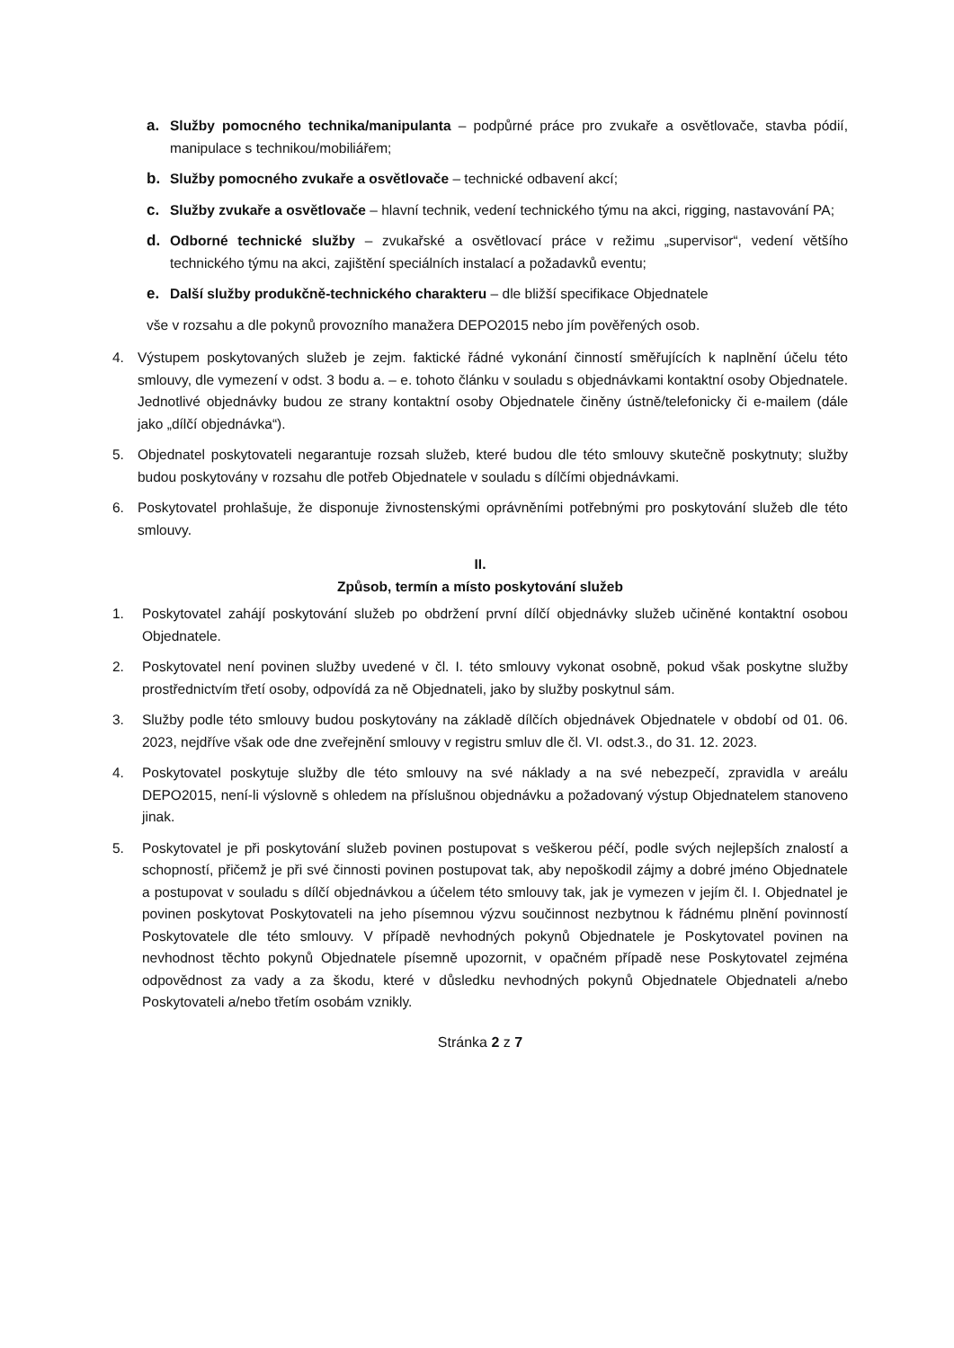a. Služby pomocného technika/manipulanta – podpůrné práce pro zvukaře a osvětlovače, stavba pódií, manipulace s technikou/mobiliářem;
b. Služby pomocného zvukaře a osvětlovače – technické odbavení akcí;
c. Služby zvukaře a osvětlovače – hlavní technik, vedení technického týmu na akci, rigging, nastavování PA;
d. Odborné technické služby – zvukařské a osvětlovací práce v režimu „supervisor“, vedení většího technického týmu na akci, zajištění speciálních instalací a požadavků eventu;
e. Další služby produkčně-technického charakteru – dle bližší specifikace Objednatele
vše v rozsahu a dle pokynů provozního manažera DEPO2015 nebo jím pověřených osob.
4. Výstupem poskytovaných služeb je zejm. faktické řádné vykonání činností směřujících k naplnění účelu této smlouvy, dle vymezení v odst. 3 bodu a. – e. tohoto článku v souladu s objednávkami kontaktní osoby Objednatele. Jednotlivé objednávky budou ze strany kontaktní osoby Objednatele činěny ústně/telefonicky či e-mailem (dále jako „dílčí objednávka“).
5. Objednatel poskytovateli negarantuje rozsah služeb, které budou dle této smlouvy skutečně poskytnuty; služby budou poskytovány v rozsahu dle potřeb Objednatele v souladu s dílčími objednávkami.
6. Poskytovatel prohlašuje, že disponuje živnostenskými oprávněními potřebnými pro poskytování služeb dle této smlouvy.
II.
Způsob, termín a místo poskytování služeb
1. Poskytovatel zahájí poskytování služeb po obdržení první dílčí objednávky služeb učiněné kontaktní osobou Objednatele.
2. Poskytovatel není povinen služby uvedené v čl. I. této smlouvy vykonat osobně, pokud však poskytne služby prostřednictvím třetí osoby, odpovídá za ně Objednateli, jako by služby poskytnul sám.
3. Služby podle této smlouvy budou poskytovány na základě dílčích objednávek Objednatele v období od 01. 06. 2023, nejdříve však ode dne zveřejnění smlouvy v registru smluv dle čl. VI. odst.3., do 31. 12. 2023.
4. Poskytovatel poskytuje služby dle této smlouvy na své náklady a na své nebezpečí, zpravidla v areálu DEPO2015, není-li výslovně s ohledem na příslušnou objednávku a požadovaný výstup Objednatelem stanoveno jinak.
5. Poskytovatel je při poskytování služeb povinen postupovat s veškerou péčí, podle svých nejlepších znalostí a schopností, přičemž je při své činnosti povinen postupovat tak, aby nepoškodil zájmy a dobré jméno Objednatele a postupovat v souladu s dílčí objednávkou a účelem této smlouvy tak, jak je vymezen v jejím čl. I. Objednatel je povinen poskytovat Poskytovateli na jeho písemnou výzvu součinnost nezbytnou k řádnému plnění povinností Poskytovatele dle této smlouvy. V případě nevhodných pokynů Objednatele je Poskytovatel povinen na nevhodnost těchto pokynů Objednatele písemně upozornit, v opačném případě nese Poskytovatel zejména odpovědnost za vady a za škodu, které v důsledku nevhodných pokynů Objednatele Objednateli a/nebo Poskytovateli a/nebo třetím osobám vznikly.
Stránka 2 z 7